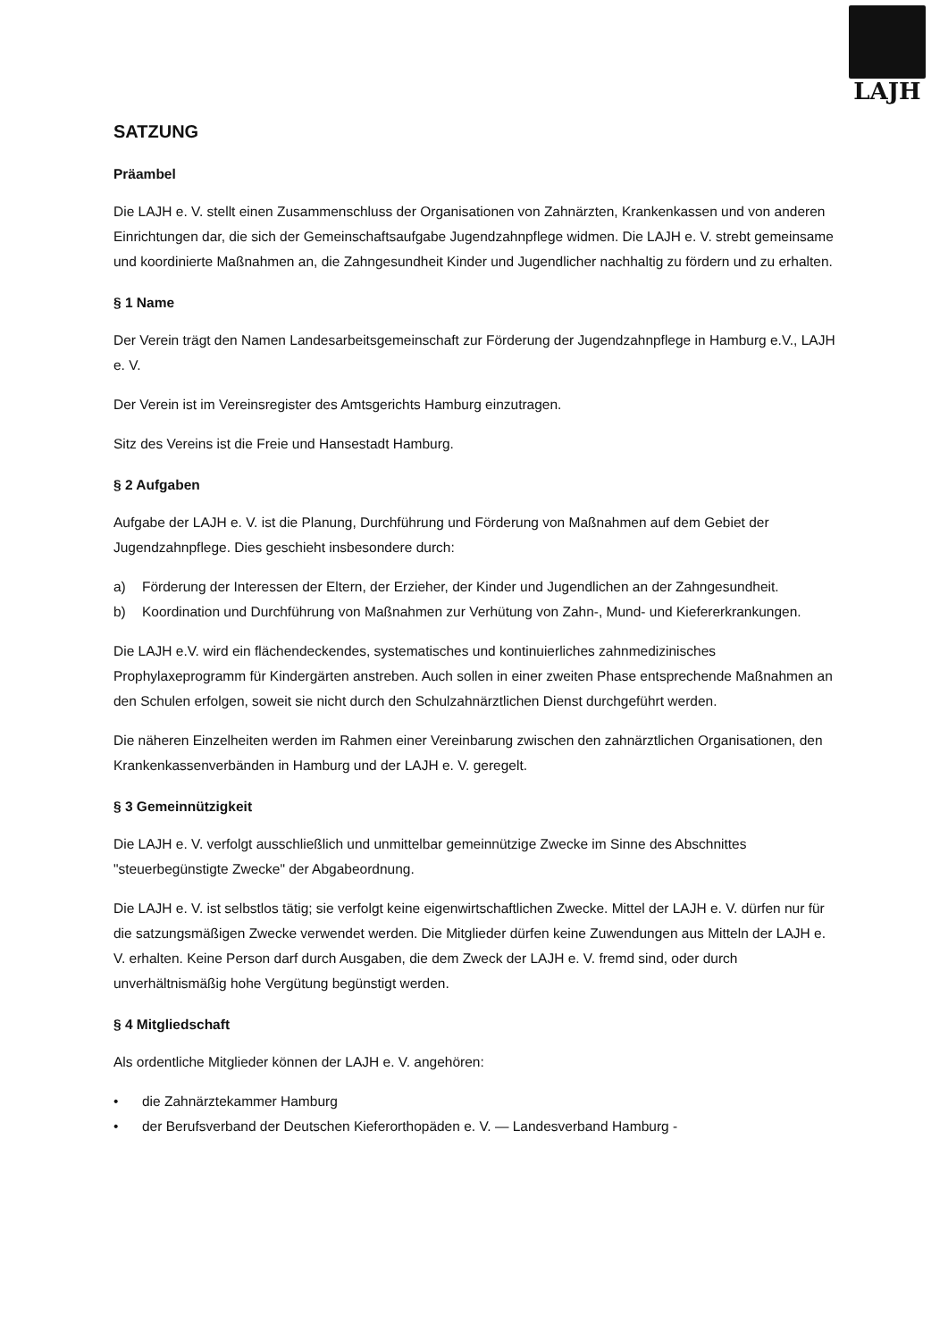LAJH
SATZUNG
Präambel
Die LAJH e. V. stellt einen Zusammenschluss der Organisationen von Zahnärzten, Krankenkassen und von anderen Einrichtungen dar, die sich der Gemeinschaftsaufgabe Jugendzahnpflege widmen. Die LAJH e. V. strebt gemeinsame und koordinierte Maßnahmen an, die Zahngesundheit Kinder und Jugendlicher nachhaltig zu fördern und zu erhalten.
§ 1 Name
Der Verein trägt den Namen Landesarbeitsgemeinschaft zur Förderung der Jugendzahnpflege in Hamburg e.V., LAJH e. V.
Der Verein ist im Vereinsregister des Amtsgerichts Hamburg einzutragen.
Sitz des Vereins ist die Freie und Hansestadt Hamburg.
§ 2 Aufgaben
Aufgabe der LAJH e. V. ist die Planung, Durchführung und Förderung von Maßnahmen auf dem Gebiet der Jugendzahnpflege. Dies geschieht insbesondere durch:
a) Förderung der Interessen der Eltern, der Erzieher, der Kinder und Jugendlichen an der Zahngesundheit.
b) Koordination und Durchführung von Maßnahmen zur Verhütung von Zahn-, Mund- und Kiefererkrankungen.
Die LAJH e.V. wird ein flächendeckendes, systematisches und kontinuierliches zahnmedizinisches Prophylaxeprogramm für Kindergärten anstreben. Auch sollen in einer zweiten Phase entsprechende Maßnahmen an den Schulen erfolgen, soweit sie nicht durch den Schulzahnärztlichen Dienst durchgeführt werden.
Die näheren Einzelheiten werden im Rahmen einer Vereinbarung zwischen den zahnärztlichen Organisationen, den Krankenkassenverbänden in Hamburg und der LAJH e. V. geregelt.
§ 3 Gemeinnützigkeit
Die LAJH e. V. verfolgt ausschließlich und unmittelbar gemeinnützige Zwecke im Sinne des Abschnittes "steuerbegünstigte Zwecke" der Abgabeordnung.
Die LAJH e. V. ist selbstlos tätig; sie verfolgt keine eigenwirtschaftlichen Zwecke. Mittel der LAJH e. V. dürfen nur für die satzungsmäßigen Zwecke verwendet werden. Die Mitglieder dürfen keine Zuwendungen aus Mitteln der LAJH e. V. erhalten. Keine Person darf durch Ausgaben, die dem Zweck der LAJH e. V. fremd sind, oder durch unverhältnismäßig hohe Vergütung begünstigt werden.
§ 4 Mitgliedschaft
Als ordentliche Mitglieder können der LAJH e. V. angehören:
• die Zahnärztekammer Hamburg
• der Berufsverband der Deutschen Kieferorthopäden e. V. — Landesverband Hamburg -